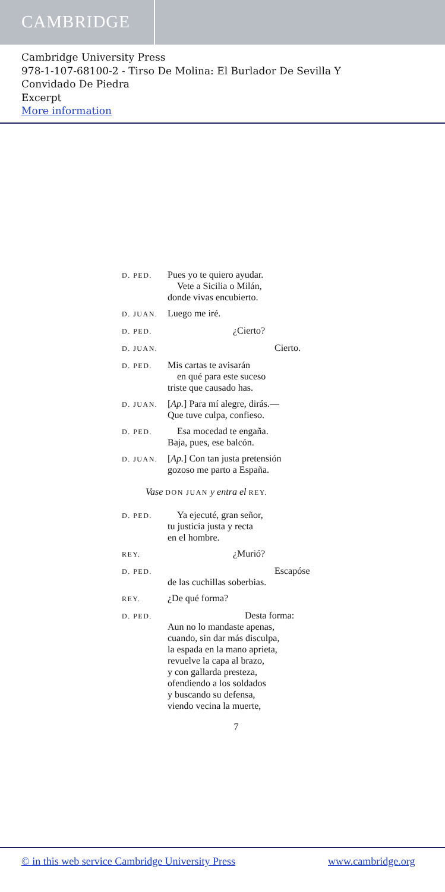CAMBRIDGE
Cambridge University Press
978-1-107-68100-2 - Tirso De Molina: El Burlador De Sevilla Y
Convidado De Piedra
Excerpt
More information
D. PED.
Pues yo te quiero ayudar.
Vete a Sicilia o Milán,
donde vivas encubierto.
D. JUAN.
Luego me iré.
D. PED.
¿Cierto?
D. JUAN.
Cierto.
D. PED.
Mis cartas te avisarán
en qué para este suceso
triste que causado has.
D. JUAN.
[Ap.] Para mí alegre, dirás.—
Que tuve culpa, confieso.
D. PED.
Esa mocedad te engaña.
Baja, pues, ese balcón.
D. JUAN.
[Ap.] Con tan justa pretensión
gozoso me parto a España.
Vase DON JUAN y entra el REY.
D. PED.
Ya ejecuté, gran señor,
tu justicia justa y recta
en el hombre.
REY.
¿Murió?
D. PED.
Escapóse
de las cuchillas soberbias.
REY.
¿De qué forma?
D. PED.
Desta forma:
Aun no lo mandaste apenas,
cuando, sin dar más disculpa,
la espada en la mano aprieta,
revuelve la capa al brazo,
y con gallarda presteza,
ofendiendo a los soldados
y buscando su defensa,
viendo vecina la muerte,
7
© in this web service Cambridge University Press www.cambridge.org